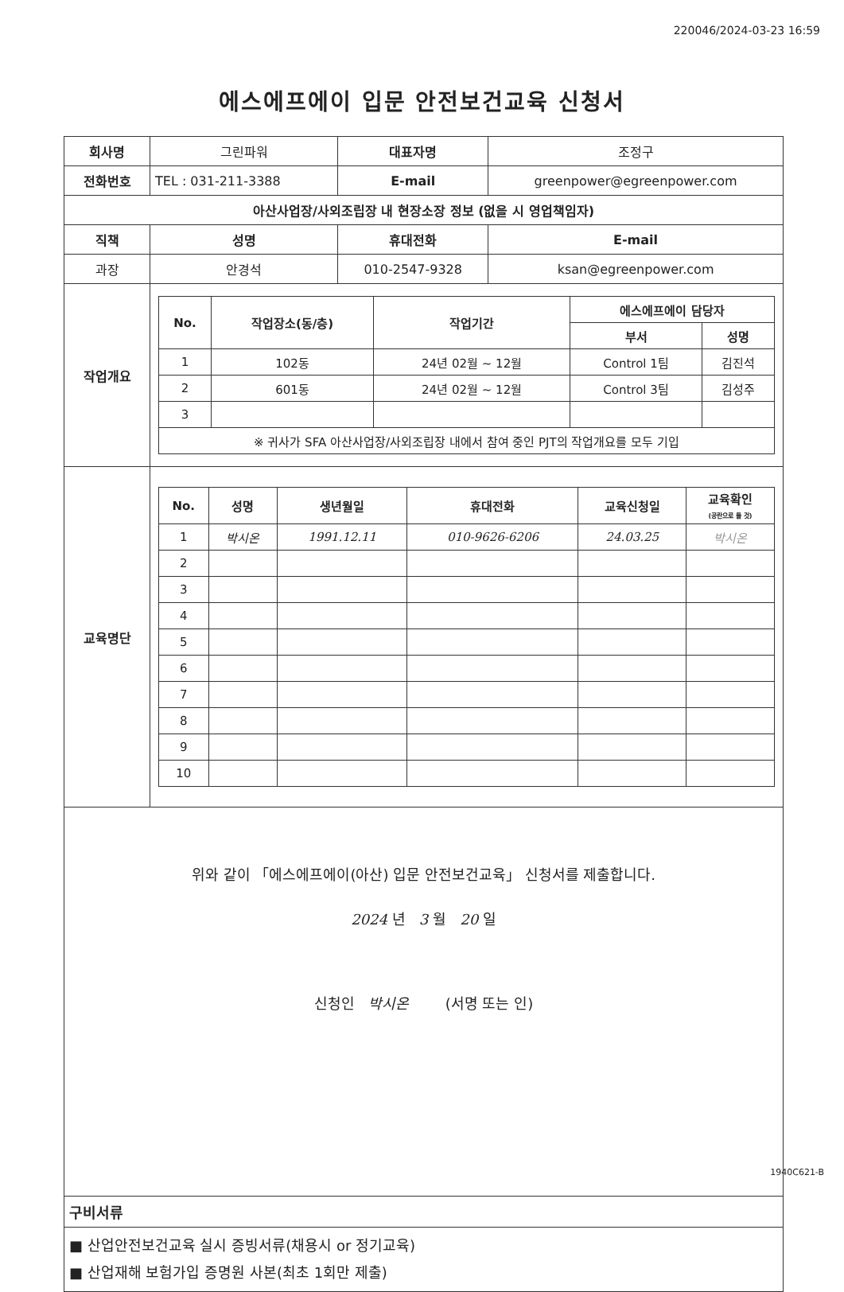220046/2024-03-23 16:59
에스에프에이 입문 안전보건교육 신청서
| 회사명 | 그린파워 | | | 대표자명 | 조정구 |
| 전화번호 | TEL : 031-211-3388 | | | E-mail | greenpower@egreenpower.com |
| 아산사업장/사외조립장 내 현장소장 정보 (없을 시 영업책임자) | | | | | |
| 직책 | | 성명 | 휴대전화 | | E-mail |
| 과장 | | 안경석 | 010-2547-9328 | | ksan@egreenpower.com |
| 작업개요 | / No. / 작업장소(동/층) / 작업기간 / 에스에프에이 담당자 / / / --- / --- / --- / --- / --- / / / / / 부서 / 성명 / / 1 / 102동 / 24년 02월 ~ 12월 / Control 1팀 / 김진석 / / 2 / 601동 / 24년 02월 ~ 12월 / Control 3팀 / 김성주 / / 3 / / / / / / ※ 귀사가 SFA 아산사업장/사외조립장 내에서 참여 중인 PJT의 작업개요를 모두 기입 / / / / / | | | | |
| 교육명단 | / No. / 성명 / 생년월일 / 휴대전화 / 교육신청일 / 교육확인 (공란으로 둘 것) / / --- / --- / --- / --- / --- / --- / / 1 / 박시온 / 1991.12.11 / 010-9626-6206 / 24.03.25 / 박시온 / / 2 / / / / / / / 3 / / / / / / / 4 / / / / / / / 5 / / / / / / / 6 / / / / / / / 7 / / / / / / / 8 / / / / / / / 9 / / / / / / / 10 / / / / / / | | | | |
| 위와 같이 「에스에프에이(아산) 입문 안전보건교육」 신청서를 제출합니다. 2024 년 3 월 20 일 신청인 박시온 (서명 또는 인) | | | | | |
| 구비서류 | | | | | |
| ■ 산업안전보건교육 실시 증빙서류(채용시 or 정기교육) ■ 산업재해 보험가입 증명원 사본(최초 1회만 제출) | | | | | |
1940C621-B